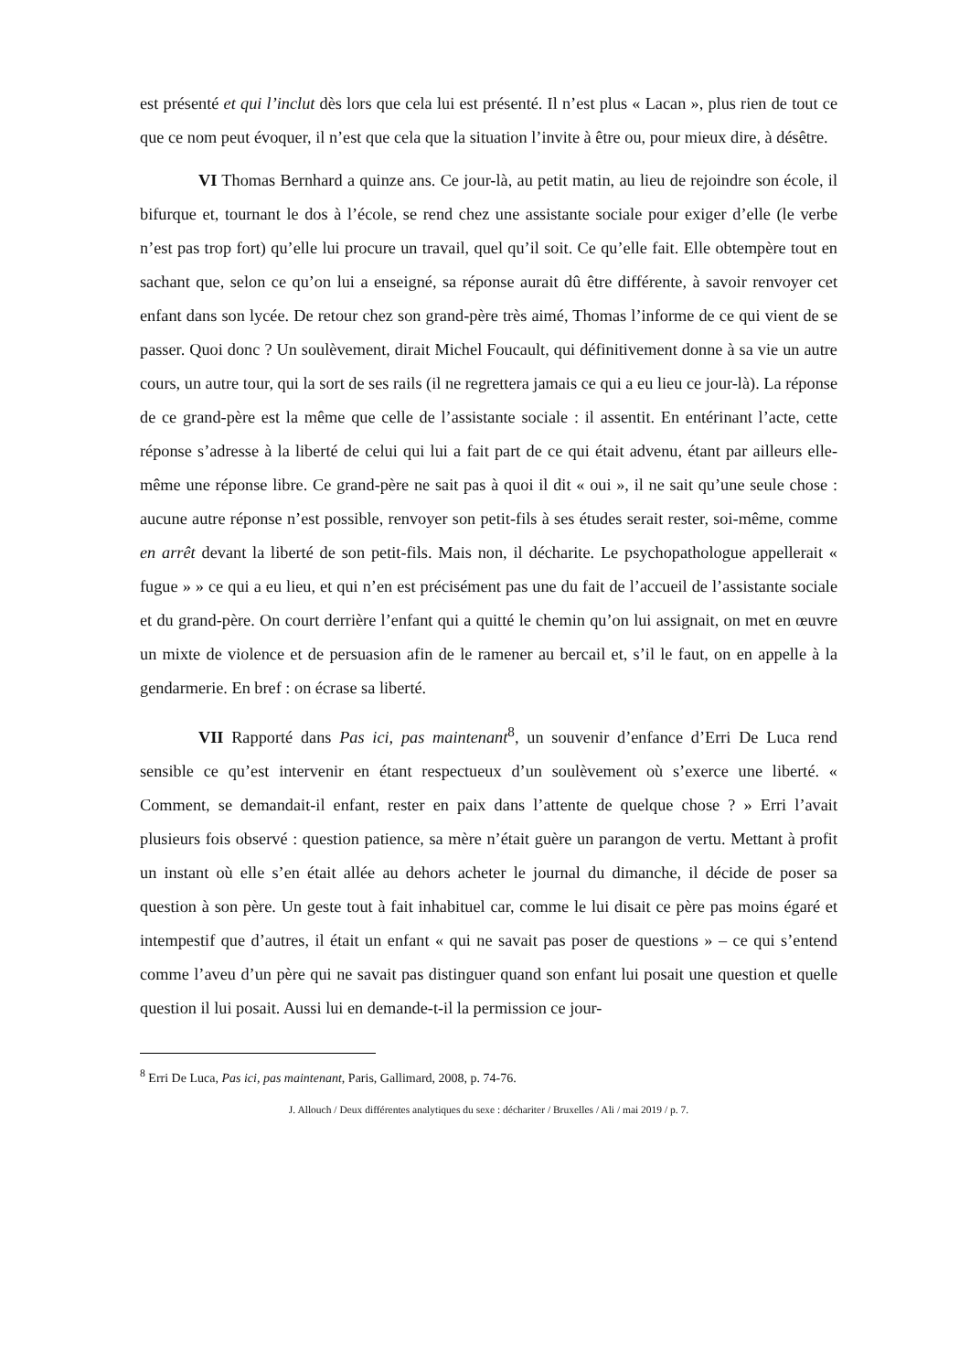est présenté et qui l’inclut dès lors que cela lui est présenté. Il n’est plus « Lacan », plus rien de tout ce que ce nom peut évoquer, il n’est que cela que la situation l’invite à être ou, pour mieux dire, à désêtre.
VI Thomas Bernhard a quinze ans. Ce jour-là, au petit matin, au lieu de rejoindre son école, il bifurque et, tournant le dos à l’école, se rend chez une assistante sociale pour exiger d’elle (le verbe n’est pas trop fort) qu’elle lui procure un travail, quel qu’il soit. Ce qu’elle fait. Elle obtempère tout en sachant que, selon ce qu’on lui a enseigné, sa réponse aurait dû être différente, à savoir renvoyer cet enfant dans son lycée. De retour chez son grand-père très aimé, Thomas l’informe de ce qui vient de se passer. Quoi donc ? Un soulèvement, dirait Michel Foucault, qui définitivement donne à sa vie un autre cours, un autre tour, qui la sort de ses rails (il ne regrettera jamais ce qui a eu lieu ce jour-là). La réponse de ce grand-père est la même que celle de l’assistante sociale : il assentit. En entérinant l’acte, cette réponse s’adresse à la liberté de celui qui lui a fait part de ce qui était advenu, étant par ailleurs elle-même une réponse libre. Ce grand-père ne sait pas à quoi il dit « oui », il ne sait qu’une seule chose : aucune autre réponse n’est possible, renvoyer son petit-fils à ses études serait rester, soi-même, comme en arrêt devant la liberté de son petit-fils. Mais non, il décharite. Le psychopathologue appellerait « fugue » » ce qui a eu lieu, et qui n’en est précisément pas une du fait de l’accueil de l’assistante sociale et du grand-père. On court derrière l’enfant qui a quitté le chemin qu’on lui assignait, on met en œuvre un mixte de violence et de persuasion afin de le ramener au bercail et, s’il le faut, on en appelle à la gendarmerie. En bref : on écrase sa liberté.
VII Rapporté dans Pas ici, pas maintenant<sup>8</sup>, un souvenir d’enfance d’Erri De Luca rend sensible ce qu’est intervenir en étant respectueux d’un soulèvement où s’exerce une liberté. « Comment, se demandait-il enfant, rester en paix dans l’attente de quelque chose ? » Erri l’avait plusieurs fois observé : question patience, sa mère n’était guère un parangon de vertu. Mettant à profit un instant où elle s’en était allée au dehors acheter le journal du dimanche, il décide de poser sa question à son père. Un geste tout à fait inhabituel car, comme le lui disait ce père pas moins égaré et intempestif que d’autres, il était un enfant « qui ne savait pas poser de questions » – ce qui s’entend comme l’aveu d’un père qui ne savait pas distinguer quand son enfant lui posait une question et quelle question il lui posait. Aussi lui en demande-t-il la permission ce jour-
<sup>8</sup> Erri De Luca, Pas ici, pas maintenant, Paris, Gallimard, 2008, p. 74-76.
J. Allouch / Deux différentes analytiques du sexe : déchariter / Bruxelles / Ali / mai 2019 / p. 7.